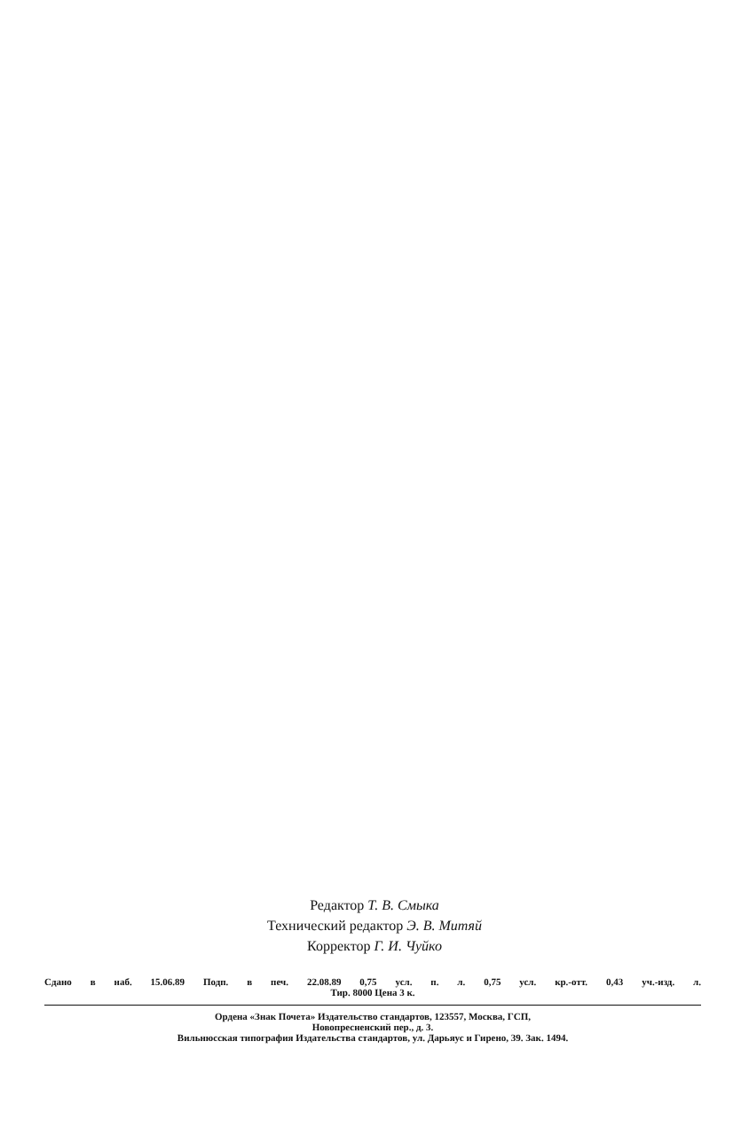Редактор Т. В. Смыка
Технический редактор Э. В. Митяй
Корректор Г. И. Чуйко
Сдано в наб. 15.06.89 Подп. в печ. 22.08.89 0,75 усл. п. л. 0,75 усл. кр.-отт. 0,43 уч.-изд. л.
Тир. 8000 Цена 3 к.
Ордена «Знак Почета» Издательство стандартов, 123557, Москва, ГСП,
Новопресненский пер., д. 3.
Вильнюсская типография Издательства стандартов, ул. Дарьяус и Гирено, 39. Зак. 1494.